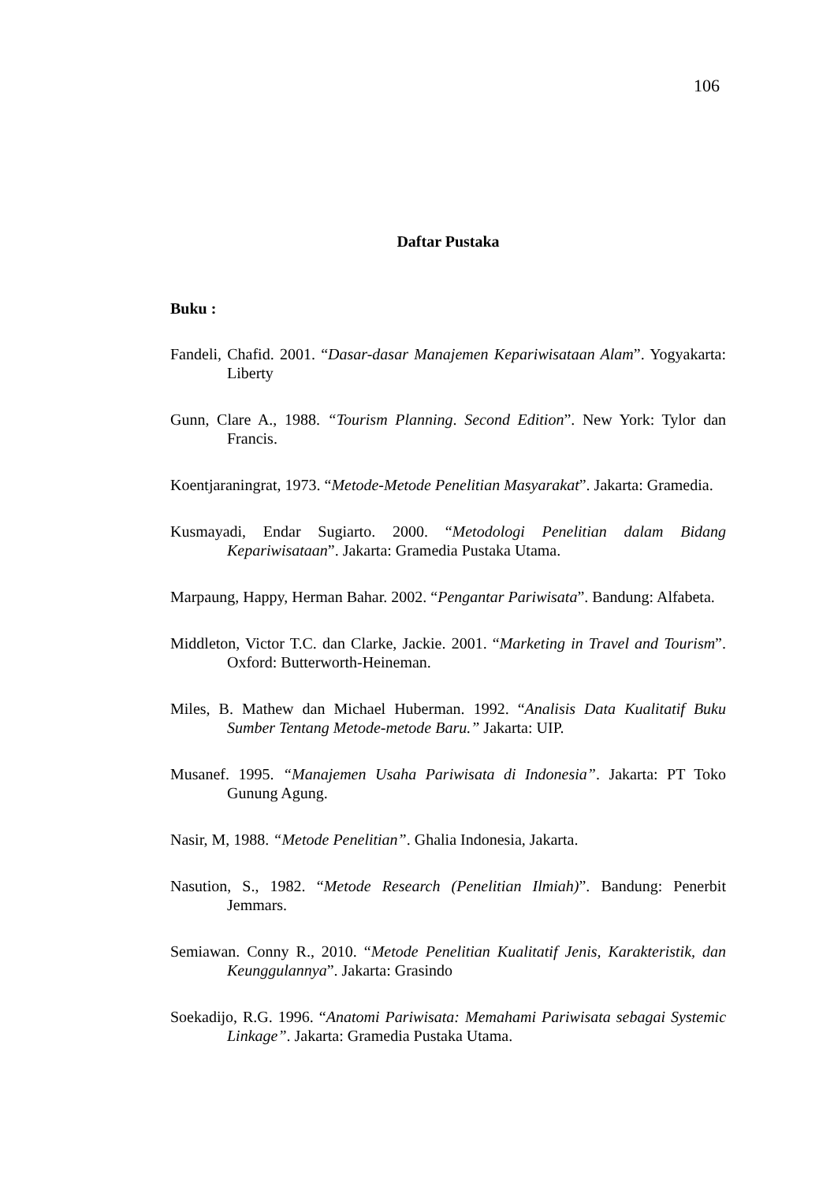106
Daftar Pustaka
Buku :
Fandeli, Chafid. 2001. “Dasar-dasar Manajemen Kepariwisataan Alam”. Yogyakarta: Liberty
Gunn, Clare A., 1988. “Tourism Planning. Second Edition”. New York: Tylor dan Francis.
Koentjaraningrat, 1973. “Metode-Metode Penelitian Masyarakat”. Jakarta: Gramedia.
Kusmayadi, Endar Sugiarto. 2000. “Metodologi Penelitian dalam Bidang Kepariwisataan”. Jakarta: Gramedia Pustaka Utama.
Marpaung, Happy, Herman Bahar. 2002. “Pengantar Pariwisata”. Bandung: Alfabeta.
Middleton, Victor T.C. dan Clarke, Jackie. 2001. “Marketing in Travel and Tourism”. Oxford: Butterworth-Heineman.
Miles, B. Mathew dan Michael Huberman. 1992. “Analisis Data Kualitatif Buku Sumber Tentang Metode-metode Baru.” Jakarta: UIP.
Musanef. 1995. “Manajemen Usaha Pariwisata di Indonesia”. Jakarta: PT Toko Gunung Agung.
Nasir, M, 1988. “Metode Penelitian”. Ghalia Indonesia, Jakarta.
Nasution, S., 1982. “Metode Research (Penelitian Ilmiah)”. Bandung: Penerbit Jemmars.
Semiawan. Conny R., 2010. “Metode Penelitian Kualitatif Jenis, Karakteristik, dan Keunggulannya”. Jakarta: Grasindo
Soekadijo, R.G. 1996. “Anatomi Pariwisata: Memahami Pariwisata sebagai Systemic Linkage”. Jakarta: Gramedia Pustaka Utama.